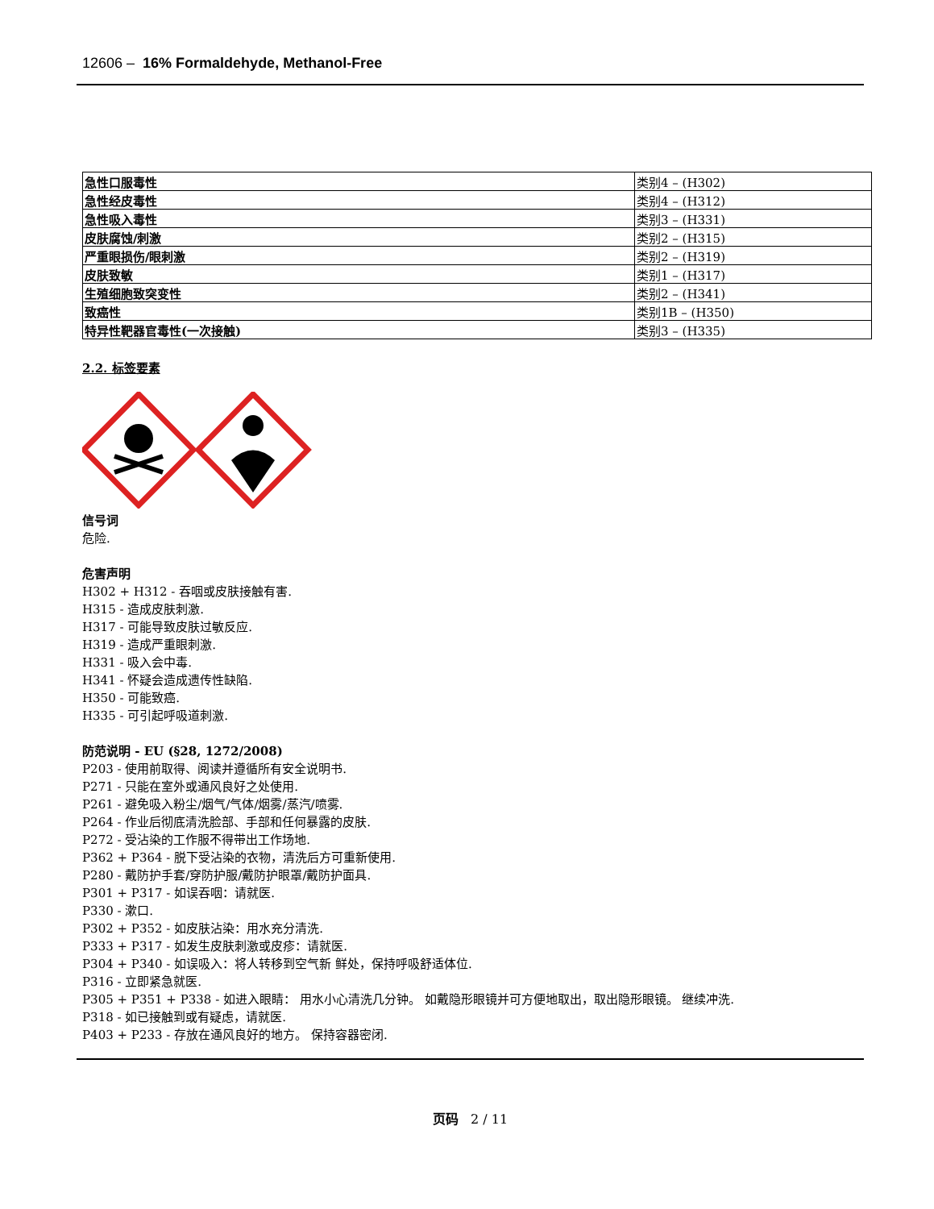12606 – 16% Formaldehyde, Methanol-Free
| 急性口服毒性 | 类别4 – (H302) |
| 急性经皮毒性 | 类别4 – (H312) |
| 急性吸入毒性 | 类别3 – (H331) |
| 皮肤腐蚀/刺激 | 类别2 – (H315) |
| 严重眼损伤/眼刺激 | 类别2 – (H319) |
| 皮肤致敏 | 类别1 – (H317) |
| 生殖细胞致突变性 | 类别2 – (H341) |
| 致癌性 | 类别1B – (H350) |
| 特异性靶器官毒性(一次接触) | 类别3 – (H335) |
2.2. 标签要素
信号词
危险.
危害声明
H302 + H312 - 吞咽或皮肤接触有害.
H315 - 造成皮肤刺激.
H317 - 可能导致皮肤过敏反应.
H319 - 造成严重眼刺激.
H331 - 吸入会中毒.
H341 - 怀疑会造成遗传性缺陷.
H350 - 可能致癌.
H335 - 可引起呼吸道刺激.
防范说明 - EU (§28, 1272/2008)
P203 - 使用前取得、阅读并遵循所有安全说明书.
P271 - 只能在室外或通风良好之处使用.
P261 - 避免吸入粉尘/烟气/气体/烟雾/蒸汽/喷雾.
P264 - 作业后彻底清洗脸部、手部和任何暴露的皮肤.
P272 - 受沾染的工作服不得带出工作场地.
P362 + P364 - 脱下受沾染的衣物，清洗后方可重新使用.
P280 - 戴防护手套/穿防护服/戴防护眼罩/戴防护面具.
P301 + P317 - 如误吞咽：请就医.
P330 - 漱口.
P302 + P352 - 如皮肤沾染：用水充分清洗.
P333 + P317 - 如发生皮肤刺激或皮疹：请就医.
P304 + P340 - 如误吸入：将人转移到空气新 鲜处，保持呼吸舒适体位.
P316 - 立即紧急就医.
P305 + P351 + P338 - 如进入眼睛： 用水小心清洗几分钟。 如戴隐形眼镜并可方便地取出，取出隐形眼镜。 继续冲洗.
P318 - 如已接触到或有疑虑，请就医.
P403 + P233 - 存放在通风良好的地方。 保持容器密闭.
页码 2 / 11